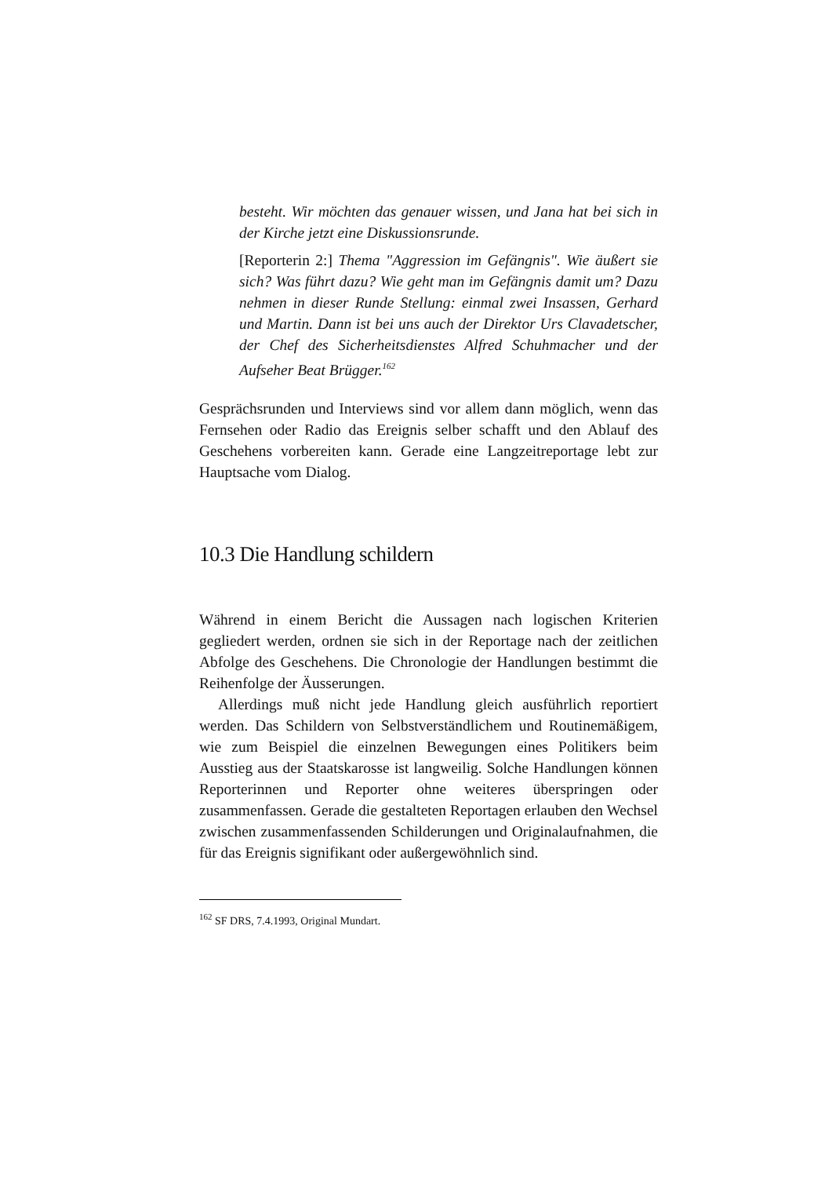besteht. Wir möchten das genauer wissen, und Jana hat bei sich in der Kirche jetzt eine Diskussionsrunde.
[Reporterin 2:] Thema "Aggression im Gefängnis". Wie äußert sie sich? Was führt dazu? Wie geht man im Gefängnis damit um? Dazu nehmen in dieser Runde Stellung: einmal zwei Insassen, Gerhard und Martin. Dann ist bei uns auch der Direktor Urs Clavadetscher, der Chef des Sicherheitsdienstes Alfred Schuhmacher und der Aufseher Beat Brügger.<sup>162</sup>
Gesprächsrunden und Interviews sind vor allem dann möglich, wenn das Fernsehen oder Radio das Ereignis selber schafft und den Ablauf des Geschehens vorbereiten kann. Gerade eine Langzeitreportage lebt zur Hauptsache vom Dialog.
10.3 Die Handlung schildern
Während in einem Bericht die Aussagen nach logischen Kriterien gegliedert werden, ordnen sie sich in der Reportage nach der zeitlichen Abfolge des Geschehens. Die Chronologie der Handlungen bestimmt die Reihenfolge der Äusserungen.
Allerdings muß nicht jede Handlung gleich ausführlich reportiert werden. Das Schildern von Selbstverständlichem und Routinemäßigem, wie zum Beispiel die einzelnen Bewegungen eines Politikers beim Ausstieg aus der Staatskarosse ist langweilig. Solche Handlungen können Reporterinnen und Reporter ohne weiteres überspringen oder zusammenfassen. Gerade die gestalteten Reportagen erlauben den Wechsel zwischen zusammenfassenden Schilderungen und Originalaufnahmen, die für das Ereignis signifikant oder außergewöhnlich sind.
<sup>162</sup> SF DRS, 7.4.1993, Original Mundart.